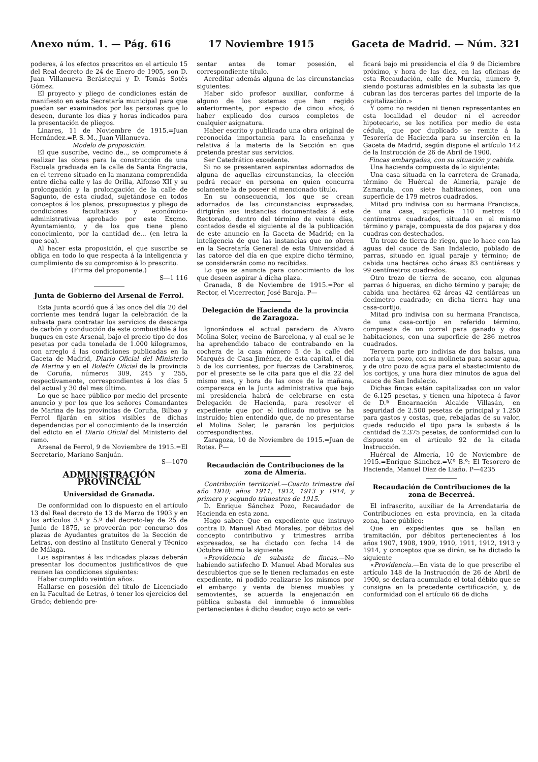Anexo núm. 1. — Pág. 616 17 Noviembre 1915 Gaceta de Madrid. — Núm. 321
poderes, á los efectos prescritos en el artículo 15 del Real decreto de 24 de Enero de 1905, son D. Juan Villanueva Berástegui y D. Tomás Sotés Gómez.
El proyecto y pliego de condiciones están de manifiesto en esta Secretaría municipal para que puedan ser examinados por las personas que lo deseen, durante los días y horas indicados para la presentación de pliegos.
Linares, 11 de Noviembre de 1915.=Juan Hernández.=P. S. M., Juan Villanueva.
Modelo de proposición.
El que suscribe, vecino de.., se compromete á realizar las obras para la construcción de una Escuela graduada en la calle de Santa Engracia, en el terreno situado en la manzana comprendida entre dicha calle y las de Orilla, Alfonso XII y su prolongación y la prolongación de la calle de Sagunto, de esta ciudad, sujetándose en todos conceptos á los planos, presupuestos y pliego de condiciones facultativas y económico-administrativas aprobado por este Excmo. Ayuntamiento, y de los que tiene pleno conocimiento, por la cantidad de... (en letra la que sea).
Al hacer esta proposición, el que suscribe se obliga en todo lo que respecta á la inteligencia y cumplimiento de su compromiso á lo prescrito.
(Firma del proponente.)
S—1 116
Junta de Gobierno del Arsenal de Ferrol.
Esta Junta acordó que á las once del día 20 del corriente mes tendrá lugar la celebración de la subasta para contratar los servicios de descarga de carbón y conducción de este combustible á los buques en este Arsenal, bajo el precio tipo de dos pesetas por cada tonelada de 1.000 kilogramos, con arreglo á las condiciones publicadas en la Gaceta de Madrid, Diario Oficial del Ministerio de Marina y en el Boletín Oficial de la provincia de Coruña, números 309, 245 y 255, respectivamente, correspondientes á los días 5 del actual y 30 del mes último.
Lo que se hace público por medio del presente anuncio y por los que los señores Comandantes de Marina de las provincias de Coruña, Bilbao y Ferrol fijarán en sitios visibles de dichas dependencias por el conocimiento de la inserción del edicto en el Diario Oficial del Ministerio del ramo.
Arsenal de Ferrol, 9 de Noviembre de 1915.=El Secretario, Mariano Sanjuán.
S—1070
ADMINISTRACIÓN PROVINCIAL
Universidad de Granada.
De conformidad con lo dispuesto en el artículo 13 del Real decreto de 13 de Marzo de 1903 y en los artículos 3.º y 5.º del decreto-ley de 25 de Junio de 1875, se proveerán por concurso dos plazas de Ayudantes gratuitos de la Sección de Letras, con destino al Instituto General y Técnico de Málaga.
Los aspirantes á las indicadas plazas deberán presentar los documentos justificativos de que reunen las condiciones siguientes:
Haber cumplido veintiún años.
Hallarse en posesión del título de Licenciado en la Facultad de Letras, ó tener los ejercicios del Grado; debiendo pre-
sentar antes de tomar posesión, el correspondiente título.
Acreditar además alguna de las circunstancias siguientes:
Haber sido profesor auxiliar, conforme á alguno de los sistemas que han regido anteriormente, por espacio de cinco años, ó haber explicado dos cursos completos de cualquier asignatura.
Haber escrito y publicado una obra original de reconocida importancia para la enseñanza y relativa á la materia de la Sección en que pretenda prestar sus servicios.
Ser Catedrático excedente.
Si no se presentaren aspirantes adornados de alguna de aquellas circunstancias, la elección podrá recaer en persona en quien concurra solamente la de poseer el mencionado título.
En su consecuencia, los que se crean adornados de las circunstancias expresadas, dirigirán sus instancias documentadas á este Rectorado, dentro del término de veinte días, contados desde el siguiente al de la publicación de este anuncio en la Gaceta de Madrid; en la inteligencia de que las instancias que no obren en la Secretaría General de esta Universidad á las catorce del día en que expire dicho término, se considerarán como no recibidas.
Lo que se anuncia para conocimiento de los que deseen aspirar á dicha plaza.
Granada, 8 de Noviembre de 1915.=Por el Rector, el Vicerrector, José Baroja. P—
Delegación de Hacienda de la provincia de Zaragoza.
Ignorándose el actual paradero de Alvaro Molina Soler, vecino de Barcelona, y al cual se le ha aprehendido tabaco de contrabando en la cochera de la casa número 5 de la calle del Marqués de Casa Jiménez, de esta capital, el día 5 de los corrientes, por fuerzas de Carabineros, por el presente se le cita para que el día 22 del mismo mes, y hora de las once de la mañana, comparezca en la Junta administrativa que bajo mi presidencia habrá de celebrarse en esta Delegación de Hacienda, para resolver el expediente que por el indicado motivo se ha instruído; bien entendido que, de no presentarse el Molina Soler, le pararán los perjuicios correspondientes.
Zaragoza, 10 de Noviembre de 1915.=Juan de Rotes. P—
Recaudación de Contribuciones de la zona de Almería.
Contribución territorial.—Cuarto trimestre del año 1910; años 1911, 1912, 1913 y 1914, y primero y segundo trimestres de 1915.
D. Enrique Sánchez Pozo, Recaudador de Hacienda en esta zona.
Hago saber: Que en expediente que instruyo contra D. Manuel Abad Morales, por débitos del concepto contributivo y trimestres arriba expresados, se ha dictado con fecha 14 de Octubre último la siguiente
«Providencia de subasta de fincas.—No habiendo satisfecho D. Manuel Abad Morales sus descubiertos que se le tienen reclamados en este expediente, ni podido realizarse los mismos por el embargo y venta de bienes muebles y semovientes, se acuerda la enajenación en pública subasta del inmueble ó inmuebles pertenecientes á dicho deudor, cuyo acto se veri-
ficará bajo mi presidencia el día 9 de Diciembre próximo, y hora de las diez, en las oficinas de esta Recaudación, calle de Murcia, número 9, siendo posturas admisibles en la subasta las que cubran las dos terceras partes del importe de la capitalización.»
Y como no residen ni tienen representantes en esta localidad el deudor ni el acreedor hipotecario, se les notifica por medio de esta cédula, que por duplicado se remite á la Tesorería de Hacienda para su inserción en la Gaceta de Madrid, según dispone el artículo 142 de la Instrucción de 26 de Abril de 1900.
Fincas embargadas, con su situación y cabida.
Una hacienda compuesta de lo siguiente:
Una casa situada en la carretera de Granada, término de Huércal de Almería, paraje de Zamarula, con siete habitaciones, con una superficie de 179 metros cuadrados.
Mitad pro indivisa con su hermana Francisca, de una casa, superficie 110 metros 40 centímetros cuadrados, situada en el mismo término y paraje, compuesta de dos pajares y dos cuadras con destechados.
Un trozo de tierra de riego, que lo hace con las aguas del cauce de San Indalecio, poblado de parras, situado en igual paraje y término; de cabida una hectárea ocho áreas 83 centiáreas y 99 centímetros cuadrados.
Otro trozo de tierra de secano, con algunas parras ó higueras, en dicho término y paraje; de cabida una hectárea 62 áreas 42 centiáreas un decímetro cuadrado; en dicha tierra hay una casa-cortijo.
Mitad pro indivisa con su hermana Francisca, de una casa-cortijo en referido término, compuesta de un corral para ganado y dos habitaciones, con una superficie de 286 metros cuadrados.
Tercera parte pro indivisa de dos balsas, una noria y un pozo, con su molineta para sacar agua, y de otro pozo de agua para el abastecimiento de los cortijos, y una hora diez minutos de agua del cauce de San Indalecio.
Dichas fincas están capitalizadas con un valor de 6.125 pesetas, y tienen una hipoteca á favor de D.ª Encarnación Alcaide Villasán, en seguridad de 2.500 pesetas de principal y 1.250 para gastos y costas, que, rebajadas de su valor, queda reducido el tipo para la subasta á la cantidad de 2.375 pesetas, de conformidad con lo dispuesto en el artículo 92 de la citada Instrucción.
Huércal de Almería, 10 de Noviembre de 1915.=Enrique Sánchez.=V.º B.º: El Tesorero de Hacienda, Manuel Díaz de Liaño. P—4235
Recaudación de Contribuciones de la zona de Becerreá.
El infrascrito, auxiliar de la Arrendataria de Contribuciones en esta provincia, en la citada zona, hace público:
Que en expedientes que se hallan en tramitación, por débitos pertenecientes á los años 1907, 1908, 1909, 1910, 1911, 1912, 1913 y 1914, y conceptos que se dirán, se ha dictado la siguiente
«Providencia.—En vista de lo que prescribe el artículo 148 de la Instrucción de 26 de Abril de 1900, se declara acumulado el total débito que se consigna en la precedente certificación, y, de conformidad con el artículo 66 de dicha